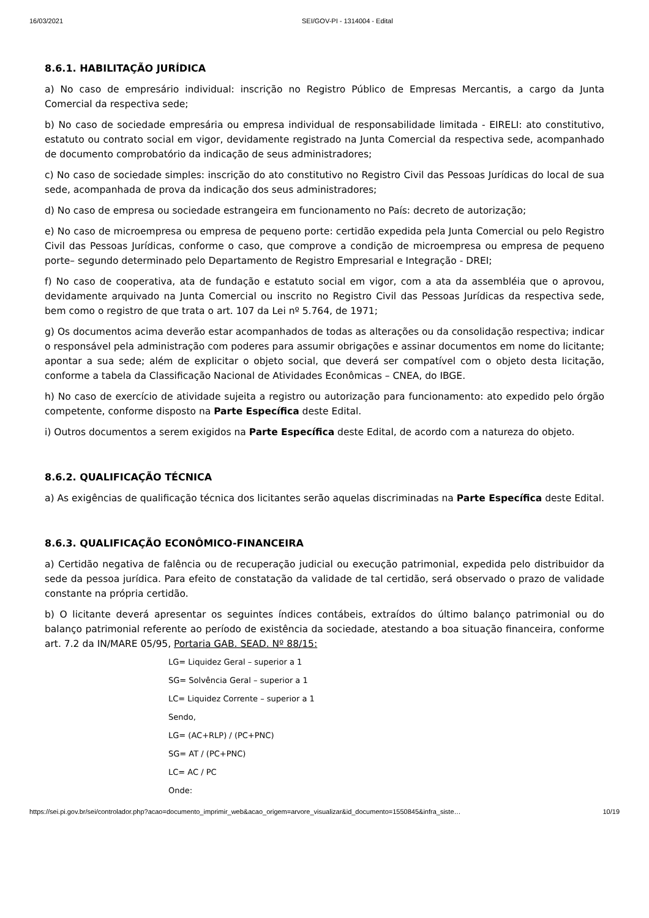16/03/2021 SEI/GOV-PI - 1314004 - Edital
8.6.1. HABILITAÇÃO JURÍDICA
a) No caso de empresário individual: inscrição no Registro Público de Empresas Mercantis, a cargo da Junta Comercial da respectiva sede;
b) No caso de sociedade empresária ou empresa individual de responsabilidade limitada - EIRELI: ato constitutivo, estatuto ou contrato social em vigor, devidamente registrado na Junta Comercial da respectiva sede, acompanhado de documento comprobatório da indicação de seus administradores;
c) No caso de sociedade simples: inscrição do ato constitutivo no Registro Civil das Pessoas Jurídicas do local de sua sede, acompanhada de prova da indicação dos seus administradores;
d) No caso de empresa ou sociedade estrangeira em funcionamento no País: decreto de autorização;
e) No caso de microempresa ou empresa de pequeno porte: certidão expedida pela Junta Comercial ou pelo Registro Civil das Pessoas Jurídicas, conforme o caso, que comprove a condição de microempresa ou empresa de pequeno porte– segundo determinado pelo Departamento de Registro Empresarial e Integração - DREI;
f) No caso de cooperativa, ata de fundação e estatuto social em vigor, com a ata da assembléia que o aprovou, devidamente arquivado na Junta Comercial ou inscrito no Registro Civil das Pessoas Jurídicas da respectiva sede, bem como o registro de que trata o art. 107 da Lei nº 5.764, de 1971;
g) Os documentos acima deverão estar acompanhados de todas as alterações ou da consolidação respectiva; indicar o responsável pela administração com poderes para assumir obrigações e assinar documentos em nome do licitante; apontar a sua sede; além de explicitar o objeto social, que deverá ser compatível com o objeto desta licitação, conforme a tabela da Classificação Nacional de Atividades Econômicas – CNEA, do IBGE.
h) No caso de exercício de atividade sujeita a registro ou autorização para funcionamento: ato expedido pelo órgão competente, conforme disposto na Parte Específica deste Edital.
i) Outros documentos a serem exigidos na Parte Específica deste Edital, de acordo com a natureza do objeto.
8.6.2. QUALIFICAÇÃO TÉCNICA
a) As exigências de qualificação técnica dos licitantes serão aquelas discriminadas na Parte Específica deste Edital.
8.6.3. QUALIFICAÇÃO ECONÔMICO-FINANCEIRA
a) Certidão negativa de falência ou de recuperação judicial ou execução patrimonial, expedida pelo distribuidor da sede da pessoa jurídica. Para efeito de constatação da validade de tal certidão, será observado o prazo de validade constante na própria certidão.
b) O licitante deverá apresentar os seguintes índices contábeis, extraídos do último balanço patrimonial ou do balanço patrimonial referente ao período de existência da sociedade, atestando a boa situação financeira, conforme art. 7.2 da IN/MARE 05/95, Portaria GAB. SEAD. Nº 88/15:
LG= Liquidez Geral – superior a 1
SG= Solvência Geral – superior a 1
LC= Liquidez Corrente – superior a 1
Sendo,
LG= (AC+RLP) / (PC+PNC)
SG= AT / (PC+PNC)
LC= AC / PC
Onde:
https://sei.pi.gov.br/sei/controlador.php?acao=documento_imprimir_web&acao_origem=arvore_visualizar&id_documento=1550845&infra_siste… 10/19